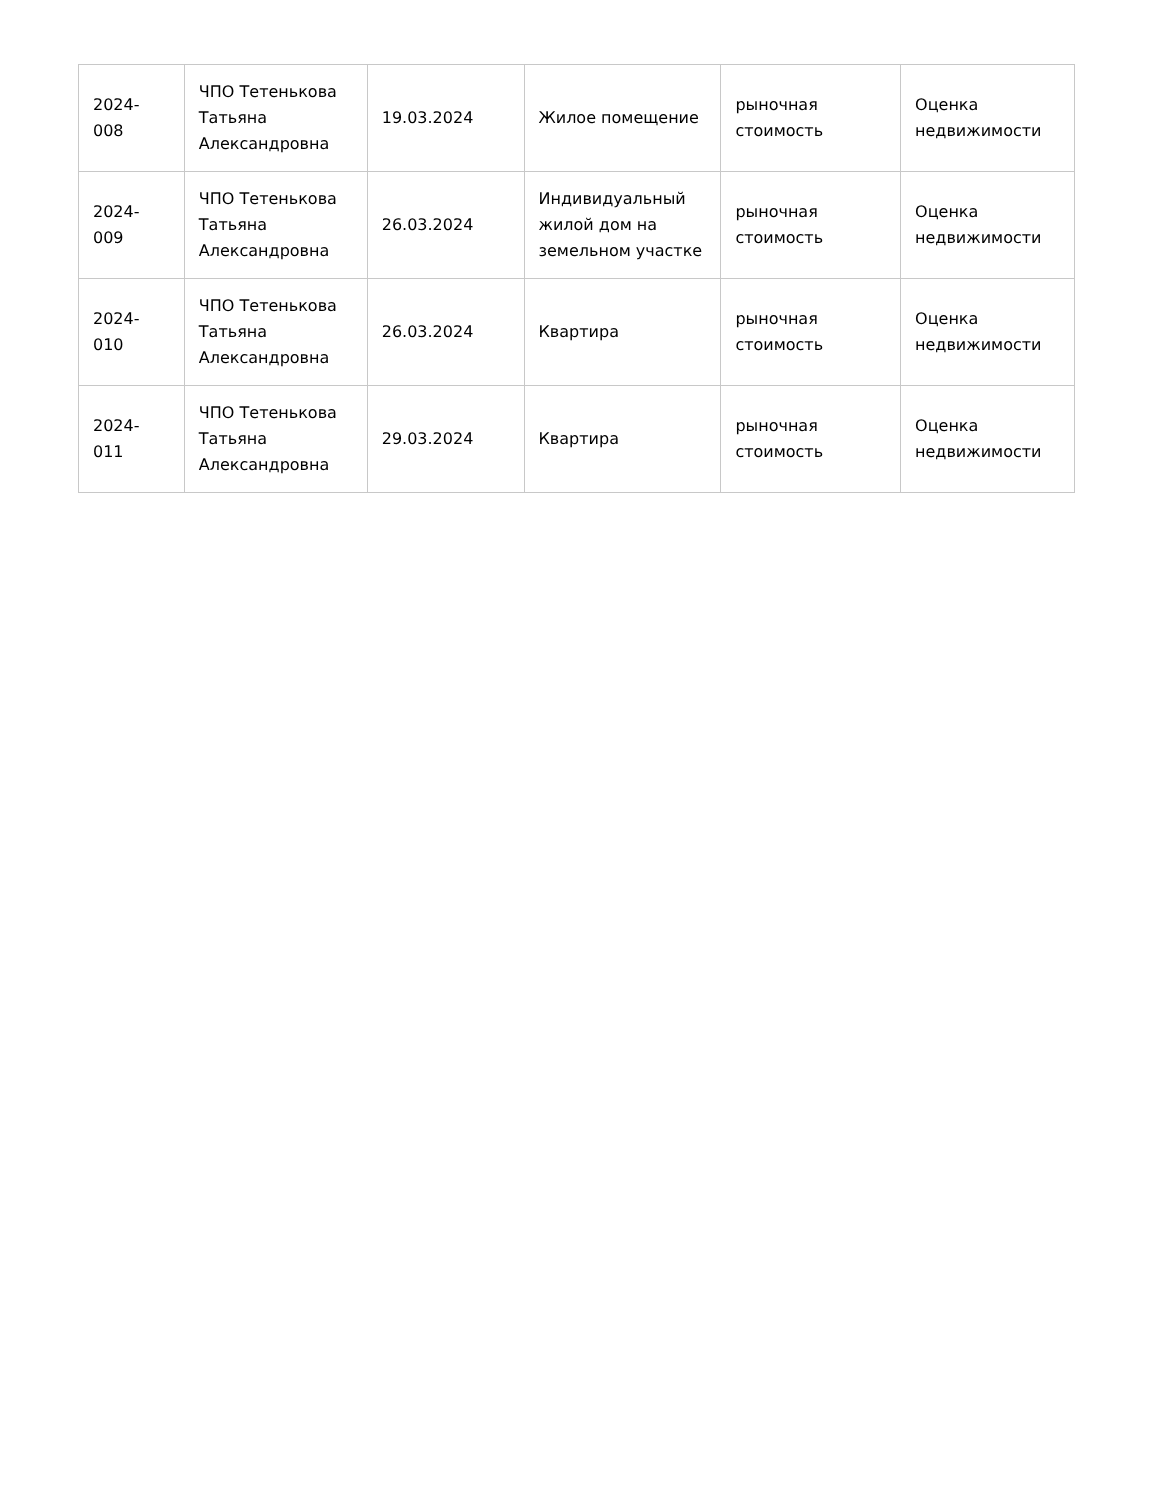| 2024- 008 | ЧПО Тетенькова Татьяна Александровна | 19.03.2024 | Жилое помещение | рыночная стоимость | Оценка недвижимости |
| 2024- 009 | ЧПО Тетенькова Татьяна Александровна | 26.03.2024 | Индивидуальный жилой дом на земельном участке | рыночная стоимость | Оценка недвижимости |
| 2024- 010 | ЧПО Тетенькова Татьяна Александровна | 26.03.2024 | Квартира | рыночная стоимость | Оценка недвижимости |
| 2024- 011 | ЧПО Тетенькова Татьяна Александровна | 29.03.2024 | Квартира | рыночная стоимость | Оценка недвижимости |